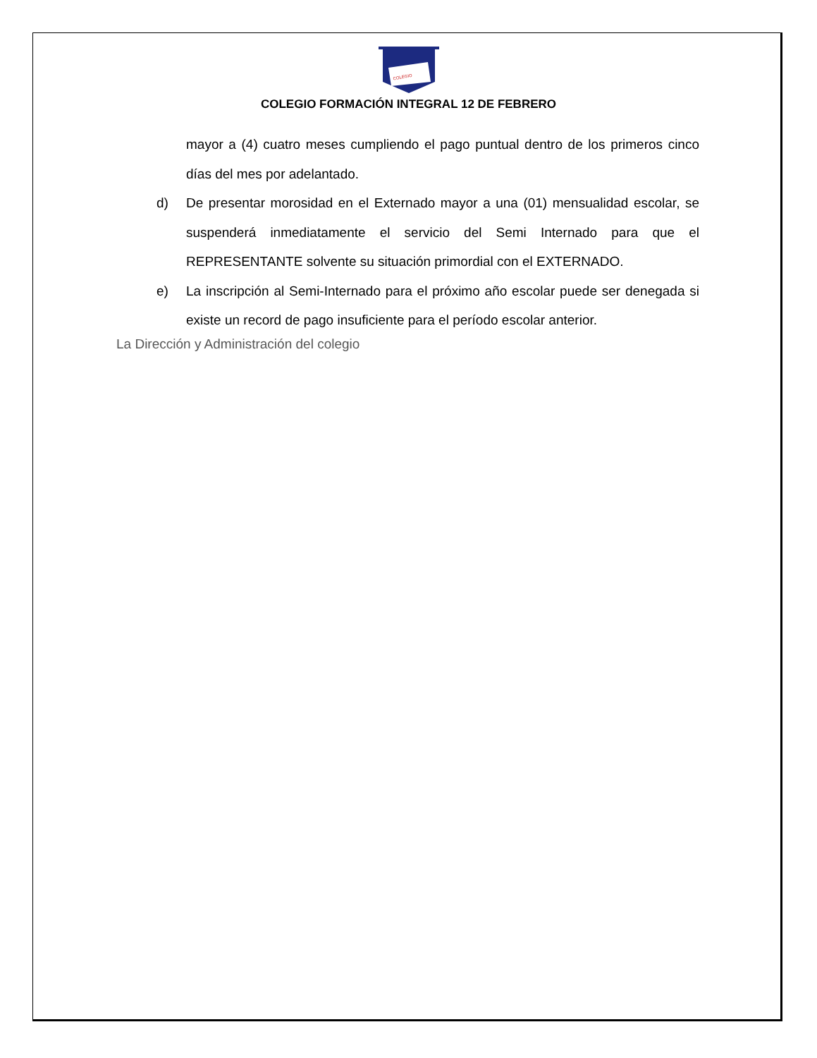COLEGIO
COLEGIO FORMACIÓN INTEGRAL 12 DE FEBRERO
mayor a (4) cuatro meses cumpliendo el pago puntual dentro de los primeros cinco días del mes por adelantado.
d) De presentar morosidad en el Externado mayor a una (01) mensualidad escolar, se suspenderá inmediatamente el servicio del Semi Internado para que el REPRESENTANTE solvente su situación primordial con el EXTERNADO.
e) La inscripción al Semi-Internado para el próximo año escolar puede ser denegada si existe un record de pago insuficiente para el período escolar anterior.
La Dirección y Administración del colegio